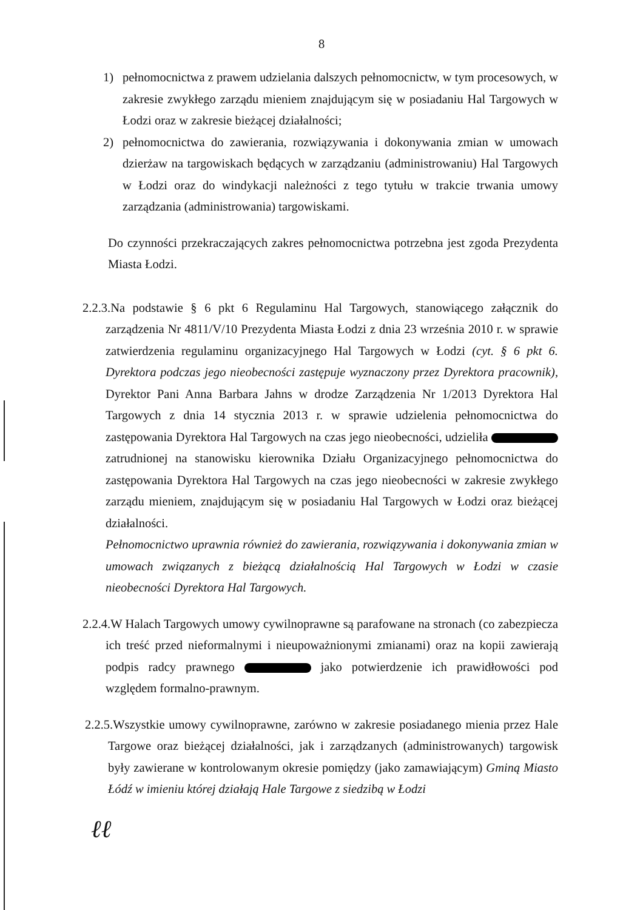8
1) pełnomocnictwa z prawem udzielania dalszych pełnomocnictw, w tym procesowych, w zakresie zwykłego zarządu mieniem znajdującym się w posiadaniu Hal Targowych w Łodzi oraz w zakresie bieżącej działalności;
2) pełnomocnictwa do zawierania, rozwiązywania i dokonywania zmian w umowach dzierżaw na targowiskach będących w zarządzaniu (administrowaniu) Hal Targowych w Łodzi oraz do windykacji należności z tego tytułu w trakcie trwania umowy zarządzania (administrowania) targowiskami.
Do czynności przekraczających zakres pełnomocnictwa potrzebna jest zgoda Prezydenta Miasta Łodzi.
2.2.3.Na podstawie § 6 pkt 6 Regulaminu Hal Targowych, stanowiącego załącznik do zarządzenia Nr 4811/V/10 Prezydenta Miasta Łodzi z dnia 23 września 2010 r. w sprawie zatwierdzenia regulaminu organizacyjnego Hal Targowych w Łodzi (cyt. § 6 pkt 6. Dyrektora podczas jego nieobecności zastępuje wyznaczony przez Dyrektora pracownik), Dyrektor Pani Anna Barbara Jahns w drodze Zarządzenia Nr 1/2013 Dyrektora Hal Targowych z dnia 14 stycznia 2013 r. w sprawie udzielenia pełnomocnictwa do zastępowania Dyrektora Hal Targowych na czas jego nieobecności, udzieliła zatrudnionej na stanowisku kierownika Działu Organizacyjnego pełnomocnictwa do zastępowania Dyrektora Hal Targowych na czas jego nieobecności w zakresie zwykłego zarządu mieniem, znajdującym się w posiadaniu Hal Targowych w Łodzi oraz bieżącej działalności.
Pełnomocnictwo uprawnia również do zawierania, rozwiązywania i dokonywania zmian w umowach związanych z bieżącą działalnością Hal Targowych w Łodzi w czasie nieobecności Dyrektora Hal Targowych.
2.2.4.W Halach Targowych umowy cywilnoprawne są parafowane na stronach (co zabezpiecza ich treść przed nieformalnymi i nieupoważnionymi zmianami) oraz na kopii zawierają podpis radcy prawnego jako potwierdzenie ich prawidłowości pod względem formalno-prawnym.
2.2.5.Wszystkie umowy cywilnoprawne, zarówno w zakresie posiadanego mienia przez Hale Targowe oraz bieżącej działalności, jak i zarządzanych (administrowanych) targowisk były zawierane w kontrolowanym okresie pomiędzy (jako zamawiającym) Gminą Miasto Łódź w imieniu której działają Hale Targowe z siedzibą w Łodzi
ℓℓ